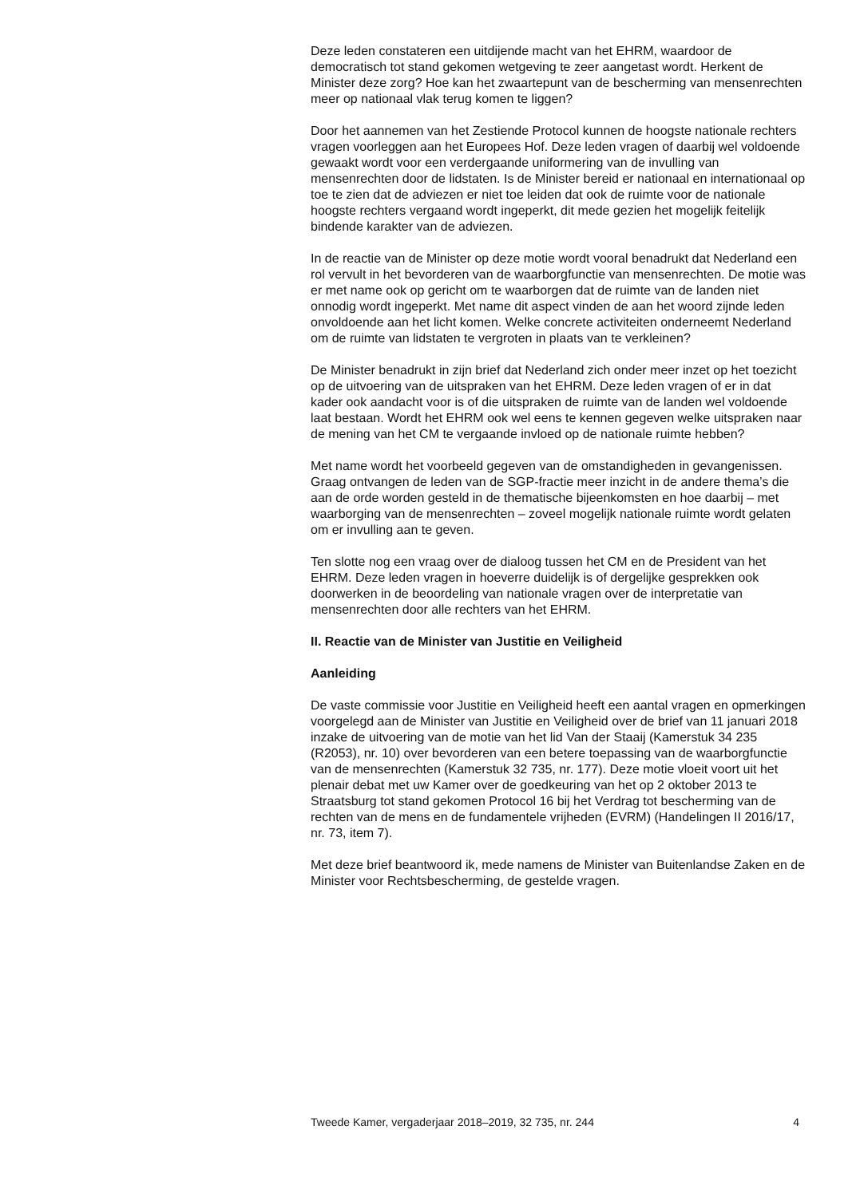Deze leden constateren een uitdijende macht van het EHRM, waardoor de democratisch tot stand gekomen wetgeving te zeer aangetast wordt. Herkent de Minister deze zorg? Hoe kan het zwaartepunt van de bescherming van mensenrechten meer op nationaal vlak terug komen te liggen?
Door het aannemen van het Zestiende Protocol kunnen de hoogste nationale rechters vragen voorleggen aan het Europees Hof. Deze leden vragen of daarbij wel voldoende gewaakt wordt voor een verdergaande uniformering van de invulling van mensenrechten door de lidstaten. Is de Minister bereid er nationaal en internationaal op toe te zien dat de adviezen er niet toe leiden dat ook de ruimte voor de nationale hoogste rechters vergaand wordt ingeperkt, dit mede gezien het mogelijk feitelijk bindende karakter van de adviezen.
In de reactie van de Minister op deze motie wordt vooral benadrukt dat Nederland een rol vervult in het bevorderen van de waarborgfunctie van mensenrechten. De motie was er met name ook op gericht om te waarborgen dat de ruimte van de landen niet onnodig wordt ingeperkt. Met name dit aspect vinden de aan het woord zijnde leden onvoldoende aan het licht komen. Welke concrete activiteiten onderneemt Nederland om de ruimte van lidstaten te vergroten in plaats van te verkleinen?
De Minister benadrukt in zijn brief dat Nederland zich onder meer inzet op het toezicht op de uitvoering van de uitspraken van het EHRM. Deze leden vragen of er in dat kader ook aandacht voor is of die uitspraken de ruimte van de landen wel voldoende laat bestaan. Wordt het EHRM ook wel eens te kennen gegeven welke uitspraken naar de mening van het CM te vergaande invloed op de nationale ruimte hebben?
Met name wordt het voorbeeld gegeven van de omstandigheden in gevangenissen. Graag ontvangen de leden van de SGP-fractie meer inzicht in de andere thema’s die aan de orde worden gesteld in de thematische bijeenkomsten en hoe daarbij – met waarborging van de mensenrechten – zoveel mogelijk nationale ruimte wordt gelaten om er invulling aan te geven.
Ten slotte nog een vraag over de dialoog tussen het CM en de President van het EHRM. Deze leden vragen in hoeverre duidelijk is of dergelijke gesprekken ook doorwerken in de beoordeling van nationale vragen over de interpretatie van mensenrechten door alle rechters van het EHRM.
II. Reactie van de Minister van Justitie en Veiligheid
Aanleiding
De vaste commissie voor Justitie en Veiligheid heeft een aantal vragen en opmerkingen voorgelegd aan de Minister van Justitie en Veiligheid over de brief van 11 januari 2018 inzake de uitvoering van de motie van het lid Van der Staaij (Kamerstuk 34 235 (R2053), nr. 10) over bevorderen van een betere toepassing van de waarborgfunctie van de mensenrechten (Kamerstuk 32 735, nr. 177). Deze motie vloeit voort uit het plenair debat met uw Kamer over de goedkeuring van het op 2 oktober 2013 te Straatsburg tot stand gekomen Protocol 16 bij het Verdrag tot bescherming van de rechten van de mens en de fundamentele vrijheden (EVRM) (Handelingen II 2016/17, nr. 73, item 7).
Met deze brief beantwoord ik, mede namens de Minister van Buitenlandse Zaken en de Minister voor Rechtsbescherming, de gestelde vragen.
Tweede Kamer, vergaderjaar 2018–2019, 32 735, nr. 244 4